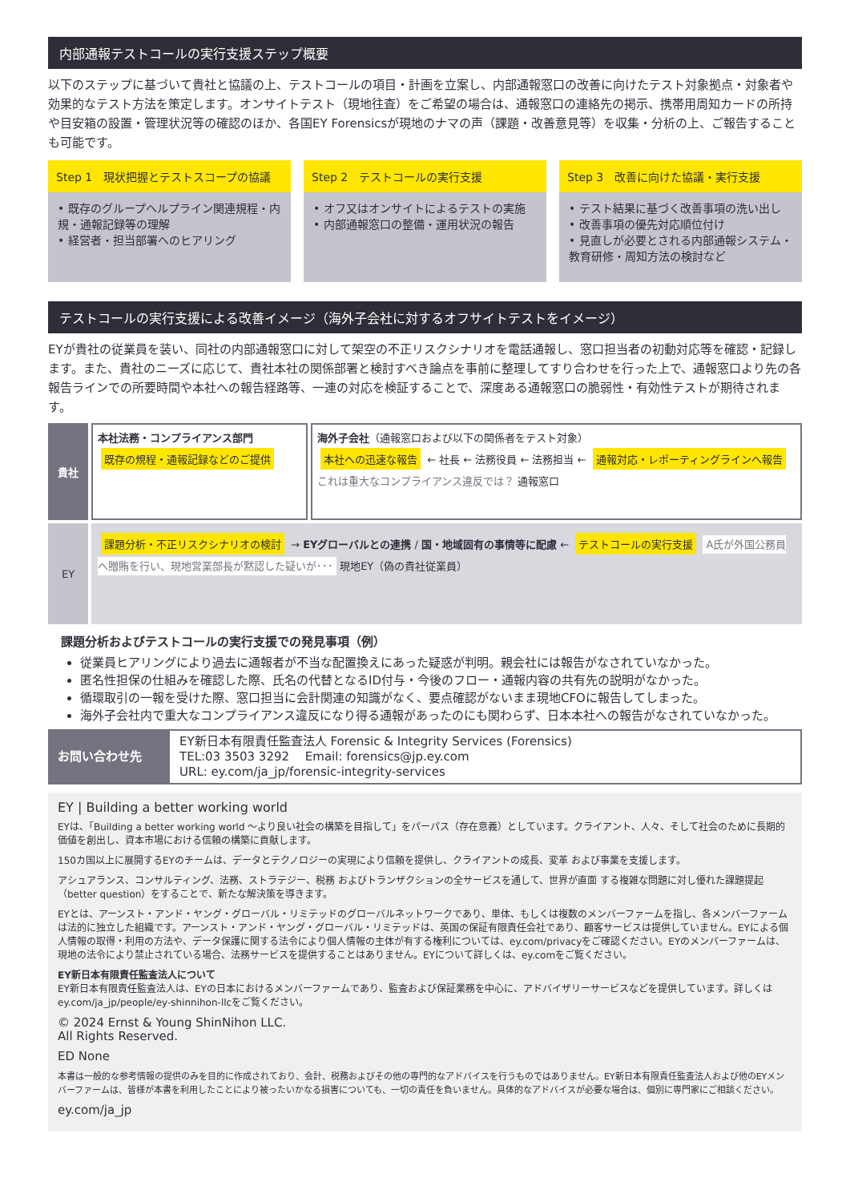内部通報テストコールの実行支援ステップ概要
以下のステップに基づいて貴社と協議の上、テストコールの項目・計画を立案し、内部通報窓口の改善に向けたテスト対象拠点・対象者や効果的なテスト方法を策定します。オンサイトテスト（現地往査）をご希望の場合は、通報窓口の連絡先の掲示、携帯用周知カードの所持や目安箱の設置・管理状況等の確認のほか、各国EY Forensicsが現地のナマの声（課題・改善意見等）を収集・分析の上、ご報告することも可能です。
Step 1　現状把握とテストスコープの協議
• 既存のグループヘルプライン関連規程・内規・通報記録等の理解
• 経営者・担当部署へのヒアリング
Step 2　テストコールの実行支援
• オフ又はオンサイトによるテストの実施
• 内部通報窓口の整備・運用状況の報告
Step 3　改善に向けた協議・実行支援
• テスト結果に基づく改善事項の洗い出し
• 改善事項の優先対応順位付け
• 見直しが必要とされる内部通報システム・教育研修・周知方法の検討など
テストコールの実行支援による改善イメージ（海外子会社に対するオフサイトテストをイメージ）
EYが貴社の従業員を装い、同社の内部通報窓口に対して架空の不正リスクシナリオを電話通報し、窓口担当者の初動対応等を確認・記録します。また、貴社のニーズに応じて、貴社本社の関係部署と検討すべき論点を事前に整理してすり合わせを行った上で、通報窓口より先の各報告ラインでの所要時間や本社への報告経路等、一連の対応を検証することで、深度ある通報窓口の脆弱性・有効性テストが期待されます。
貴社
本社法務・コンプライアンス部門
既存の規程・通報記録などのご提供
海外子会社（通報窓口および以下の関係者をテスト対象）
本社への迅速な報告 ← 社長 ← 法務役員 ← 法務担当 ← 通報対応・レポーティングラインへ報告 これは重大なコンプライアンス違反では？ 通報窓口
EY
課題分析・不正リスクシナリオの検討 → EYグローバルとの連携 / 国・地域固有の事情等に配慮 ← テストコールの実行支援 A氏が外国公務員へ贈賄を行い、現地営業部長が黙認した疑いが･･･ 現地EY（偽の貴社従業員）
課題分析およびテストコールの実行支援での発見事項（例）
従業員ヒアリングにより過去に通報者が不当な配置換えにあった疑惑が判明。親会社には報告がなされていなかった。
匿名性担保の仕組みを確認した際、氏名の代替となるID付与・今後のフロー・通報内容の共有先の説明がなかった。
循環取引の一報を受けた際、窓口担当に会計関連の知識がなく、要点確認がないまま現地CFOに報告してしまった。
海外子会社内で重大なコンプライアンス違反になり得る通報があったのにも関わらず、日本本社への報告がなされていなかった。
お問い合わせ先
EY新日本有限責任監査法人 Forensic & Integrity Services (Forensics)
TEL:03 3503 3292　 Email: forensics@jp.ey.com
URL: ey.com/ja_jp/forensic-integrity-services
EY | Building a better working world
EYは、「Building a better working world ～より良い社会の構築を目指して」をパーパス（存在意義）としています。クライアント、人々、そして社会のために長期的価値を創出し、資本市場における信頼の構築に貢献します。
150カ国以上に展開するEYのチームは、データとテクノロジーの実現により信頼を提供し、クライアントの成長、変革 および事業を支援します。
アシュアランス、コンサルティング、法務、ストラテジー、税務 およびトランザクションの全サービスを通して、世界が直面 する複雑な問題に対し優れた課題提起（better question）をすることで、新たな解決策を導きます。
EYとは、アーンスト・アンド・ヤング・グローバル・リミテッドのグローバルネットワークであり、単体、もしくは複数のメンバーファームを指し、各メンバーファームは法的に独立した組織です。アーンスト・アンド・ヤング・グローバル・リミテッドは、英国の保証有限責任会社であり、顧客サービスは提供していません。EYによる個人情報の取得・利用の方法や、データ保護に関する法令により個人情報の主体が有する権利については、ey.com/privacyをご確認ください。EYのメンバーファームは、現地の法令により禁止されている場合、法務サービスを提供することはありません。EYについて詳しくは、ey.comをご覧ください。
EY新日本有限責任監査法人について
EY新日本有限責任監査法人は、EYの日本におけるメンバーファームであり、監査および保証業務を中心に、アドバイザリーサービスなどを提供しています。詳しくはey.com/ja_jp/people/ey-shinnihon-llcをご覧ください。
© 2024 Ernst & Young ShinNihon LLC.
All Rights Reserved.
ED None
本書は一般的な参考情報の提供のみを目的に作成されており、会計、税務およびその他の専門的なアドバイスを行うものではありません。EY新日本有限責任監査法人および他のEYメンバーファームは、皆様が本書を利用したことにより被ったいかなる損害についても、一切の責任を負いません。具体的なアドバイスが必要な場合は、個別に専門家にご相談ください。
ey.com/ja_jp